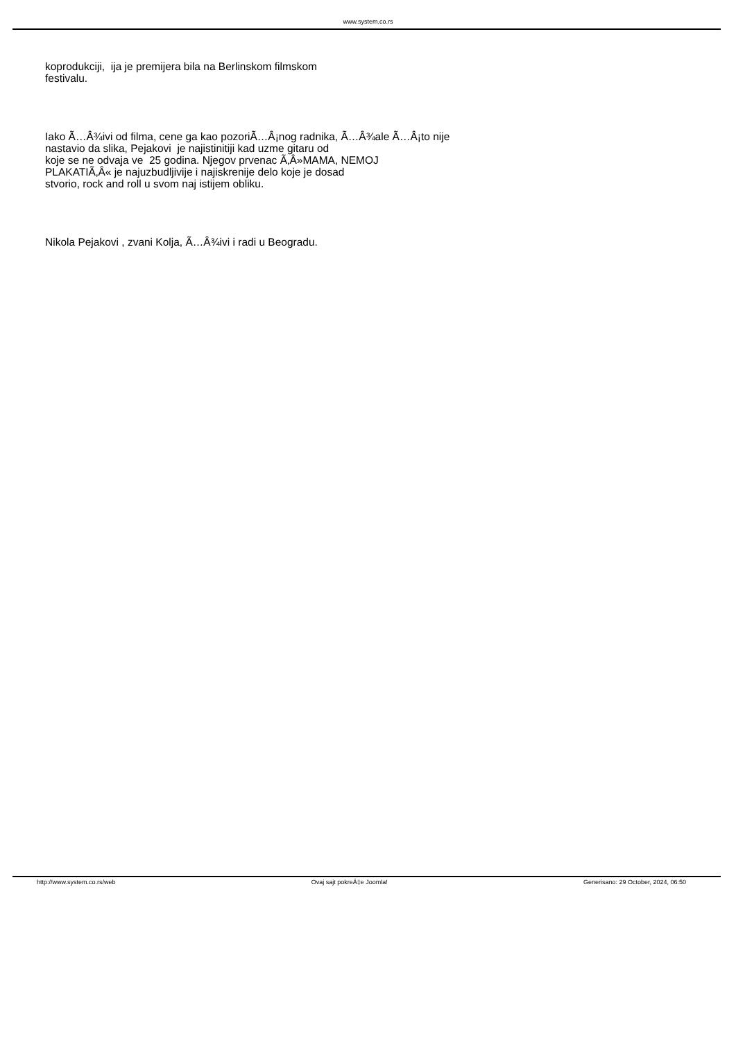www.system.co.rs
koprodukciji, ija je premijera bila na Berlinskom filmskom
festivalu.
Iako Ã…Â¾ivi od filma, cene ga kao pozoriÃ…Â¡nog radnika, Ã…Â¾ale Ã…Â¡to nije
nastavio da slika, Pejakovi je najistinitiji kad uzme gitaru od
koje se ne odvaja ve 25 godina. Njegov prvenac Ã‚Â»MAMA, NEMOJ
PLAKATIÃ‚Â« je najuzbudljivije i najiskrenije delo koje je dosad
stvorio, rock and roll u svom naj istijem obliku.
Nikola Pejakovi , zvani Kolja, Ã…Â¾ivi i radi u Beogradu.
http://www.system.co.rs/web Ovaj sajt pokreÄ‡e Joomla! Generisano: 29 October, 2024, 06:50